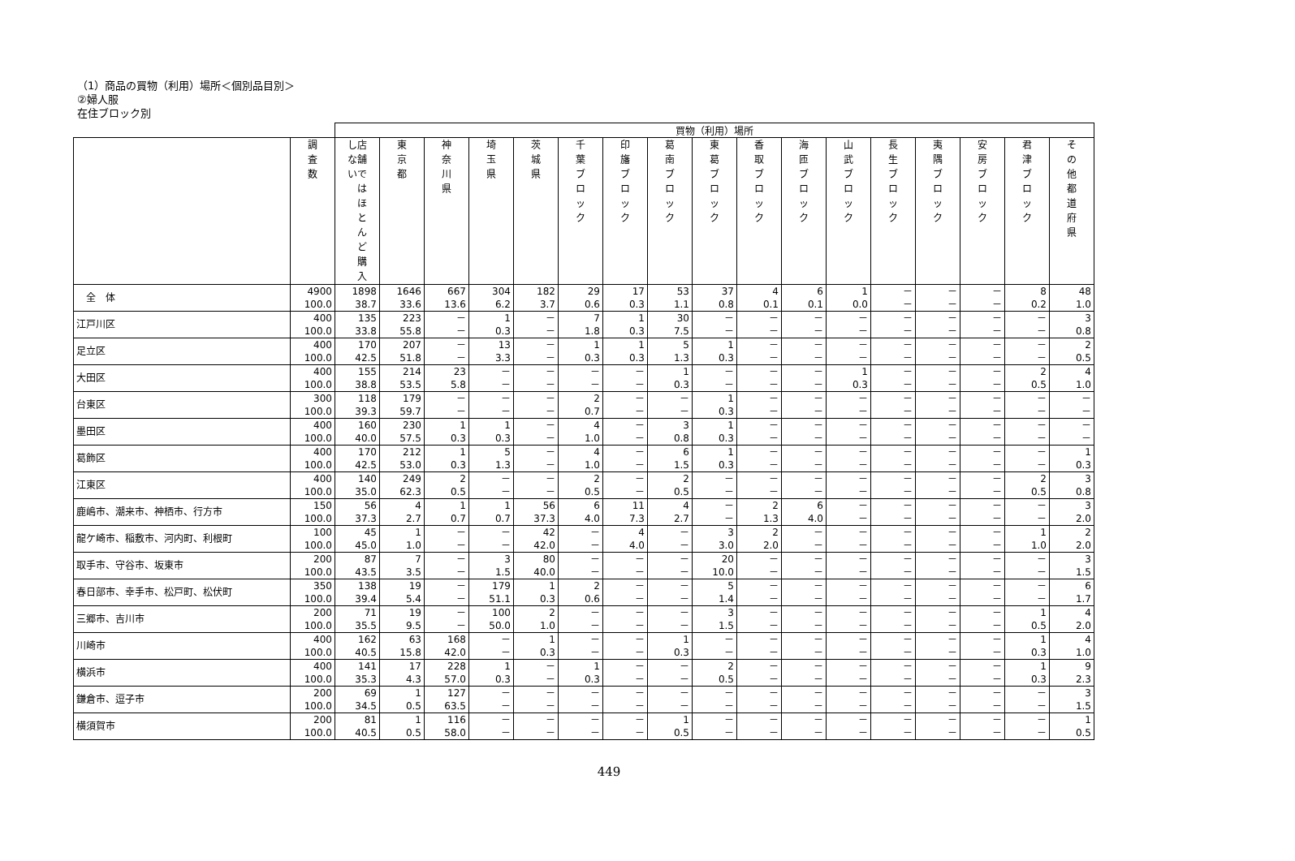（1）商品の買物（利用）場所＜個別品目別＞
②婦人服
在住ブロック別
| | | 買物（利用）場所 | | | | | | | | | | | | | | | | |
| --- | --- | --- | --- | --- | --- | --- | --- | --- | --- | --- | --- | --- | --- | --- | --- | --- | --- | --- |
| | 調 査 数 | し店 な舗 いで は ほ と ん ど 購 入 | 東 京 都 | 神 奈 川 県 | 埼 玉 県 | 茨 城 県 | 千 葉 ブ ロ ッ ク | 印 旛 ブ ロ ッ ク | 葛 南 ブ ロ ッ ク | 東 葛 ブ ロ ッ ク | 香 取 ブ ロ ッ ク | 海 匝 ブ ロ ッ ク | 山 武 ブ ロ ッ ク | 長 生 ブ ロ ッ ク | 夷 隅 ブ ロ ッ ク | 安 房 ブ ロ ッ ク | 君 津 ブ ロ ッ ク | そ の 他 都 道 府 県 |
| 全 体 | 4900 100.0 | 1898 38.7 | 1646 33.6 | 667 13.6 | 304 6.2 | 182 3.7 | 29 0.6 | 17 0.3 | 53 1.1 | 37 0.8 | 4 0.1 | 6 0.1 | 1 0.0 | － － | － － | － － | 8 0.2 | 48 1.0 |
| 江戸川区 | 400 100.0 | 135 33.8 | 223 55.8 | － － | 1 0.3 | － － | 7 1.8 | 1 0.3 | 30 7.5 | － － | － － | － － | － － | － － | － － | － － | － － | 3 0.8 |
| 足立区 | 400 100.0 | 170 42.5 | 207 51.8 | － － | 13 3.3 | － － | 1 0.3 | 1 0.3 | 5 1.3 | 1 0.3 | － － | － － | － － | － － | － － | － － | － － | 2 0.5 |
| 大田区 | 400 100.0 | 155 38.8 | 214 53.5 | 23 5.8 | － － | － － | － － | － － | 1 0.3 | － － | － － | － － | 1 0.3 | － － | － － | － － | 2 0.5 | 4 1.0 |
| 台東区 | 300 100.0 | 118 39.3 | 179 59.7 | － － | － － | － － | 2 0.7 | － － | － － | 1 0.3 | － － | － － | － － | － － | － － | － － | － － | － － |
| 墨田区 | 400 100.0 | 160 40.0 | 230 57.5 | 1 0.3 | 1 0.3 | － － | 4 1.0 | － － | 3 0.8 | 1 0.3 | － － | － － | － － | － － | － － | － － | － － | － － |
| 葛飾区 | 400 100.0 | 170 42.5 | 212 53.0 | 1 0.3 | 5 1.3 | － － | 4 1.0 | － － | 6 1.5 | 1 0.3 | － － | － － | － － | － － | － － | － － | － － | 1 0.3 |
| 江東区 | 400 100.0 | 140 35.0 | 249 62.3 | 2 0.5 | － － | － － | 2 0.5 | － － | 2 0.5 | － － | － － | － － | － － | － － | － － | － － | 2 0.5 | 3 0.8 |
| 鹿嶋市、潮来市、神栖市、行方市 | 150 100.0 | 56 37.3 | 4 2.7 | 1 0.7 | 1 0.7 | 56 37.3 | 6 4.0 | 11 7.3 | 4 2.7 | － － | 2 1.3 | 6 4.0 | － － | － － | － － | － － | － － | 3 2.0 |
| 龍ケ崎市、稲敷市、河内町、利根町 | 100 100.0 | 45 45.0 | 1 1.0 | － － | － － | 42 42.0 | － － | 4 4.0 | － － | 3 3.0 | 2 2.0 | － － | － － | － － | － － | － － | 1 1.0 | 2 2.0 |
| 取手市、守谷市、坂東市 | 200 100.0 | 87 43.5 | 7 3.5 | － － | 3 1.5 | 80 40.0 | － － | － － | － － | 20 10.0 | － － | － － | － － | － － | － － | － － | － － | 3 1.5 |
| 春日部市、幸手市、松戸町、松伏町 | 350 100.0 | 138 39.4 | 19 5.4 | － － | 179 51.1 | 1 0.3 | 2 0.6 | － － | － － | 5 1.4 | － － | － － | － － | － － | － － | － － | － － | 6 1.7 |
| 三郷市、吉川市 | 200 100.0 | 71 35.5 | 19 9.5 | － － | 100 50.0 | 2 1.0 | － － | － － | － － | 3 1.5 | － － | － － | － － | － － | － － | － － | 1 0.5 | 4 2.0 |
| 川崎市 | 400 100.0 | 162 40.5 | 63 15.8 | 168 42.0 | － － | 1 0.3 | － － | － － | 1 0.3 | － － | － － | － － | － － | － － | － － | － － | 1 0.3 | 4 1.0 |
| 横浜市 | 400 100.0 | 141 35.3 | 17 4.3 | 228 57.0 | 1 0.3 | － － | 1 0.3 | － － | － － | 2 0.5 | － － | － － | － － | － － | － － | － － | 1 0.3 | 9 2.3 |
| 鎌倉市、逗子市 | 200 100.0 | 69 34.5 | 1 0.5 | 127 63.5 | － － | － － | － － | － － | － － | － － | － － | － － | － － | － － | － － | － － | － － | 3 1.5 |
| 横須賀市 | 200 100.0 | 81 40.5 | 1 0.5 | 116 58.0 | － － | － － | － － | － － | 1 0.5 | － － | － － | － － | － － | － － | － － | － － | － － | 1 0.5 |
449